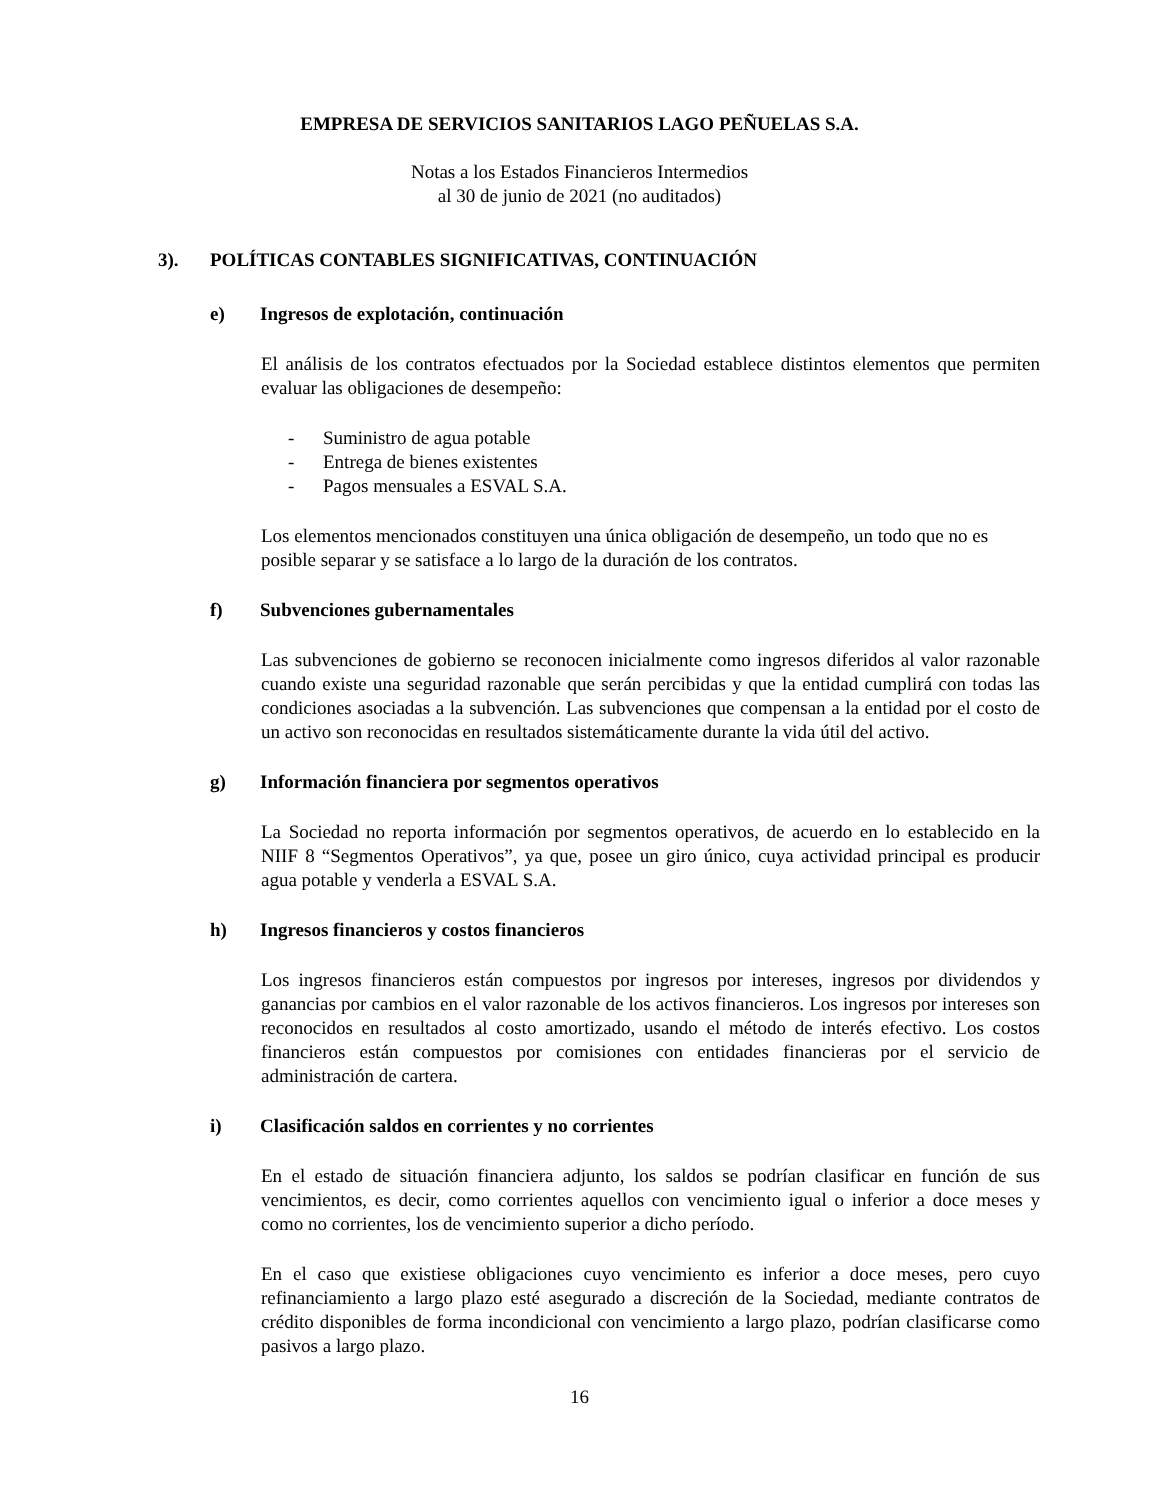EMPRESA DE SERVICIOS SANITARIOS LAGO PEÑUELAS S.A.
Notas a los Estados Financieros Intermedios
al 30 de junio de 2021 (no auditados)
3). POLÍTICAS CONTABLES SIGNIFICATIVAS, CONTINUACIÓN
e) Ingresos de explotación, continuación
El análisis de los contratos efectuados por la Sociedad establece distintos elementos que permiten evaluar las obligaciones de desempeño:
- Suministro de agua potable
- Entrega de bienes existentes
- Pagos mensuales a ESVAL S.A.
Los elementos mencionados constituyen una única obligación de desempeño, un todo que no es posible separar y se satisface a lo largo de la duración de los contratos.
f) Subvenciones gubernamentales
Las subvenciones de gobierno se reconocen inicialmente como ingresos diferidos al valor razonable cuando existe una seguridad razonable que serán percibidas y que la entidad cumplirá con todas las condiciones asociadas a la subvención. Las subvenciones que compensan a la entidad por el costo de un activo son reconocidas en resultados sistemáticamente durante la vida útil del activo.
g) Información financiera por segmentos operativos
La Sociedad no reporta información por segmentos operativos, de acuerdo en lo establecido en la NIIF 8 “Segmentos Operativos”, ya que, posee un giro único, cuya actividad principal es producir agua potable y venderla a ESVAL S.A.
h) Ingresos financieros y costos financieros
Los ingresos financieros están compuestos por ingresos por intereses, ingresos por dividendos y ganancias por cambios en el valor razonable de los activos financieros. Los ingresos por intereses son reconocidos en resultados al costo amortizado, usando el método de interés efectivo. Los costos financieros están compuestos por comisiones con entidades financieras por el servicio de administración de cartera.
i) Clasificación saldos en corrientes y no corrientes
En el estado de situación financiera adjunto, los saldos se podrían clasificar en función de sus vencimientos, es decir, como corrientes aquellos con vencimiento igual o inferior a doce meses y como no corrientes, los de vencimiento superior a dicho período.
En el caso que existiese obligaciones cuyo vencimiento es inferior a doce meses, pero cuyo refinanciamiento a largo plazo esté asegurado a discreción de la Sociedad, mediante contratos de crédito disponibles de forma incondicional con vencimiento a largo plazo, podrían clasificarse como pasivos a largo plazo.
16